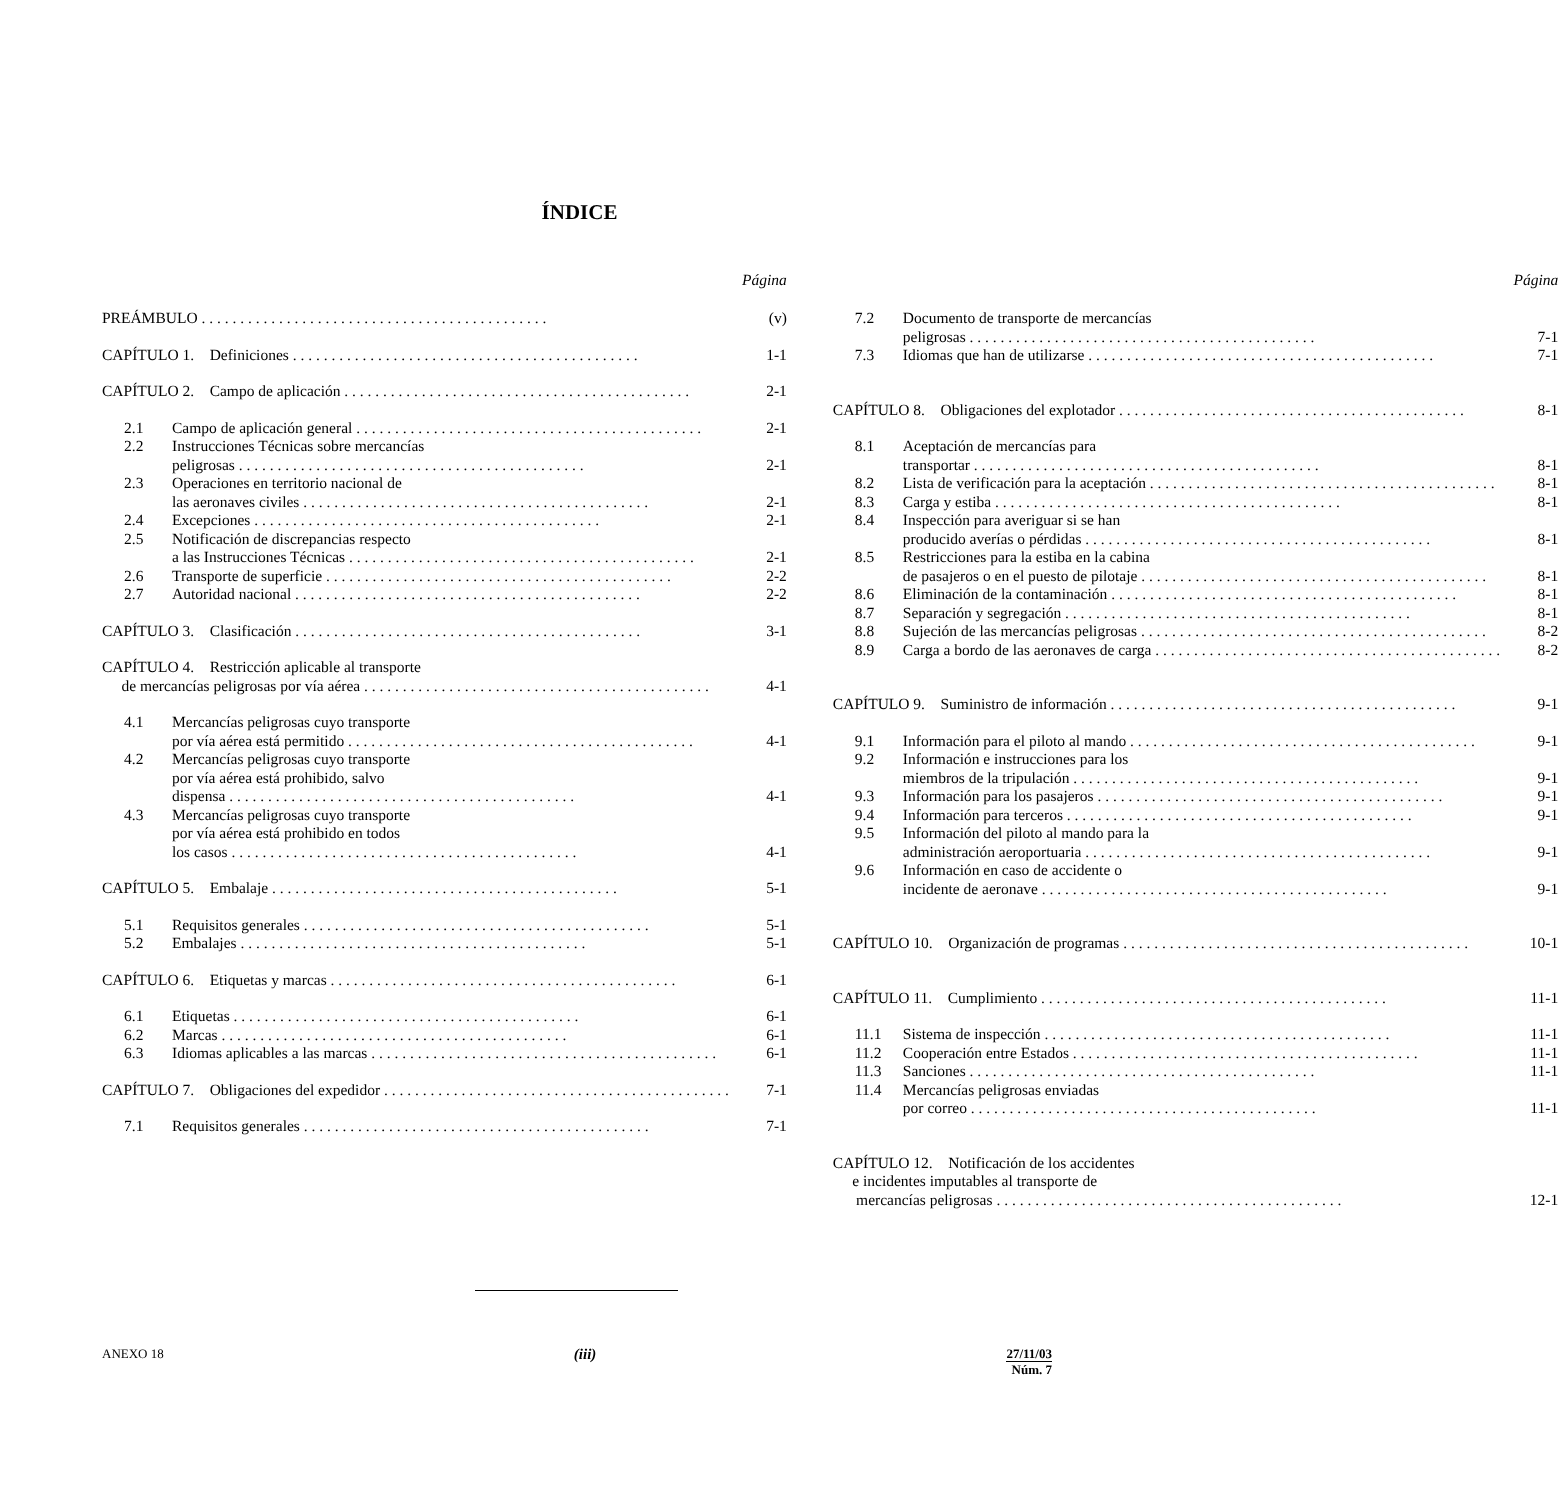ÍNDICE
Página
PREÁMBULO (v)
CAPÍTULO 1. Definiciones 1-1
CAPÍTULO 2. Campo de aplicación 2-1
2.1 Campo de aplicación general 2-1
2.2 Instrucciones Técnicas sobre mercancías
peligrosas 2-1
2.3 Operaciones en territorio nacional de
las aeronaves civiles 2-1
2.4 Excepciones 2-1
2.5 Notificación de discrepancias respecto
a las Instrucciones Técnicas 2-1
2.6 Transporte de superficie 2-2
2.7 Autoridad nacional 2-2
CAPÍTULO 3. Clasificación 3-1
CAPÍTULO 4. Restricción aplicable al transporte
de mercancías peligrosas por vía aérea 4-1
4.1 Mercancías peligrosas cuyo transporte
por vía aérea está permitido 4-1
4.2 Mercancías peligrosas cuyo transporte
por vía aérea está prohibido, salvo
dispensa 4-1
4.3 Mercancías peligrosas cuyo transporte
por vía aérea está prohibido en todos
los casos 4-1
CAPÍTULO 5. Embalaje 5-1
5.1 Requisitos generales 5-1
5.2 Embalajes 5-1
CAPÍTULO 6. Etiquetas y marcas 6-1
6.1 Etiquetas 6-1
6.2 Marcas 6-1
6.3 Idiomas aplicables a las marcas 6-1
CAPÍTULO 7. Obligaciones del expedidor 7-1
7.1 Requisitos generales 7-1
Página
7.2 Documento de transporte de mercancías
peligrosas 7-1
7.3 Idiomas que han de utilizarse 7-1
CAPÍTULO 8. Obligaciones del explotador 8-1
8.1 Aceptación de mercancías para
transportar 8-1
8.2 Lista de verificación para la aceptación 8-1
8.3 Carga y estiba 8-1
8.4 Inspección para averiguar si se han
producido averías o pérdidas 8-1
8.5 Restricciones para la estiba en la cabina
de pasajeros o en el puesto de pilotaje 8-1
8.6 Eliminación de la contaminación 8-1
8.7 Separación y segregación 8-1
8.8 Sujeción de las mercancías peligrosas 8-2
8.9 Carga a bordo de las aeronaves de carga 8-2
CAPÍTULO 9. Suministro de información 9-1
9.1 Información para el piloto al mando 9-1
9.2 Información e instrucciones para los
miembros de la tripulación 9-1
9.3 Información para los pasajeros 9-1
9.4 Información para terceros 9-1
9.5 Información del piloto al mando para la
administración aeroportuaria 9-1
9.6 Información en caso de accidente o
incidente de aeronave 9-1
CAPÍTULO 10. Organización de programas 10-1
CAPÍTULO 11. Cumplimiento 11-1
11.1 Sistema de inspección 11-1
11.2 Cooperación entre Estados 11-1
11.3 Sanciones 11-1
11.4 Mercancías peligrosas enviadas
por correo 11-1
CAPÍTULO 12. Notificación de los accidentes
e incidentes imputables al transporte de
mercancías peligrosas 12-1
ANEXO 18 (iii) 27/11/03
Núm. 7